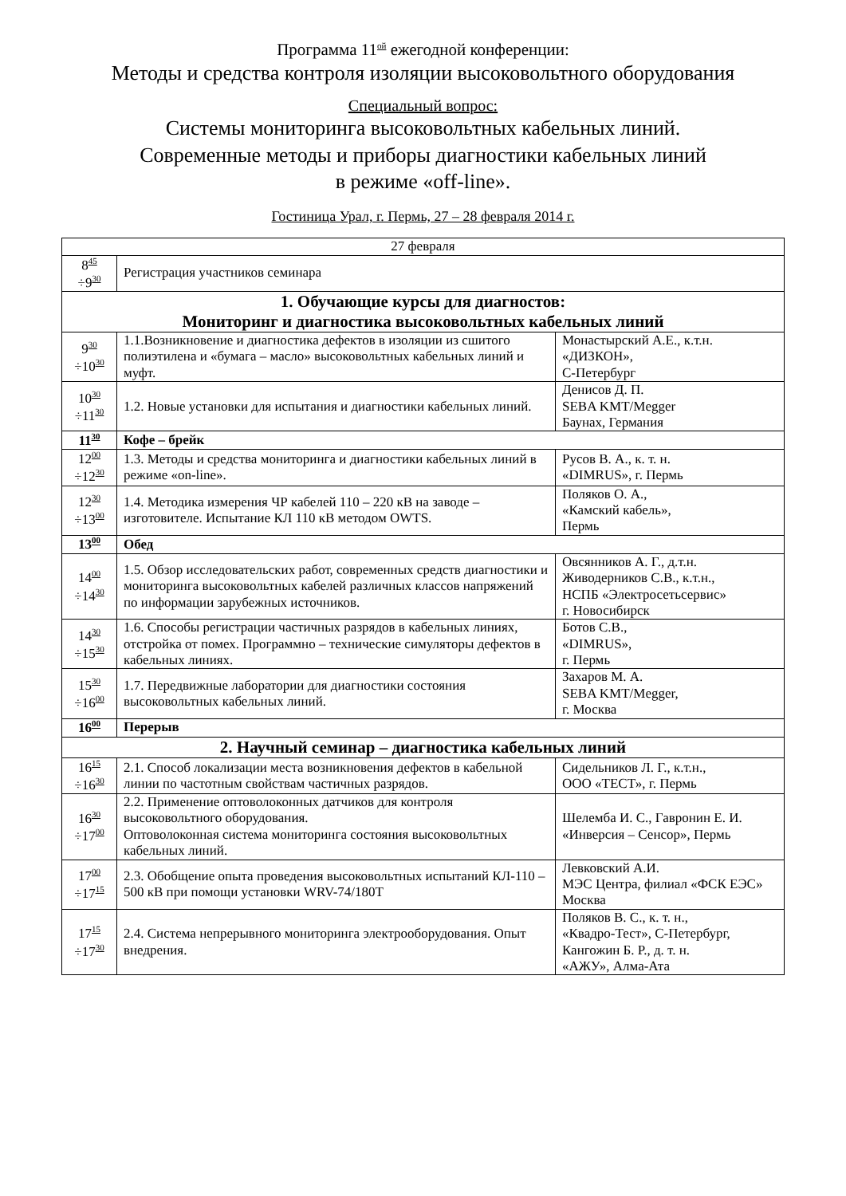Программа 11<sup>ой</sup> ежегодной конференции:
Методы и средства контроля изоляции высоковольтного оборудования
Специальный вопрос:
Системы мониторинга высоковольтных кабельных линий.
Современные методы и приборы диагностики кабельных линий
в режиме «off-line».
Гостиница Урал, г. Пермь, 27 – 28 февраля 2014 г.
| 27 февраля | | |
| 8<sup>45</sup> ÷9<sup>30</sup> | Регистрация участников семинара | |
| 1. Обучающие курсы для диагностов: Мониторинг и диагностика высоковольтных кабельных линий | | |
| 9<sup>30</sup> ÷10<sup>30</sup> | 1.1.Возникновение и диагностика дефектов в изоляции из сшитого полиэтилена и «бумага – масло» высоковольтных кабельных линий и муфт. | Монастырский А.Е., к.т.н. «ДИЗКОН», С-Петербург |
| 10<sup>30</sup> ÷11<sup>30</sup> | 1.2. Новые установки для испытания и диагностики кабельных линий. | Денисов Д. П. SEBA KMT/Megger Баунах, Германия |
| 11<sup>30</sup> | Кофе – брейк | |
| 12<sup>00</sup> ÷12<sup>30</sup> | 1.3. Методы и средства мониторинга и диагностики кабельных линий в режиме «on-line». | Русов В. А., к. т. н. «DIMRUS», г. Пермь |
| 12<sup>30</sup> ÷13<sup>00</sup> | 1.4. Методика измерения ЧР кабелей 110 – 220 кВ на заводе – изготовителе. Испытание КЛ 110 кВ методом OWTS. | Поляков О. А., «Камский кабель», Пермь |
| 13<sup>00</sup> | Обед | |
| 14<sup>00</sup> ÷14<sup>30</sup> | 1.5. Обзор исследовательских работ, современных средств диагностики и мониторинга высоковольтных кабелей различных классов напряжений по информации зарубежных источников. | Овсянников А. Г., д.т.н. Живодерников С.В., к.т.н., НСПБ «Электросетьсервис» г. Новосибирск |
| 14<sup>30</sup> ÷15<sup>30</sup> | 1.6. Способы регистрации частичных разрядов в кабельных линиях, отстройка от помех. Программно – технические симуляторы дефектов в кабельных линиях. | Ботов С.В., «DIMRUS», г. Пермь |
| 15<sup>30</sup> ÷16<sup>00</sup> | 1.7. Передвижные лаборатории для диагностики состояния высоковольтных кабельных линий. | Захаров М. А. SEBA KMT/Megger, г. Москва |
| 16<sup>00</sup> | Перерыв | |
| 2. Научный семинар – диагностика кабельных линий | | |
| 16<sup>15</sup> ÷16<sup>30</sup> | 2.1. Способ локализации места возникновения дефектов в кабельной линии по частотным свойствам частичных разрядов. | Сидельников Л. Г., к.т.н., ООО «ТЕСТ», г. Пермь |
| 16<sup>30</sup> ÷17<sup>00</sup> | 2.2. Применение оптоволоконных датчиков для контроля высоковольтного оборудования. Оптоволоконная система мониторинга состояния высоковольтных кабельных линий. | Шелемба И. С., Гавронин Е. И. «Инверсия – Сенсор», Пермь |
| 17<sup>00</sup> ÷17<sup>15</sup> | 2.3. Обобщение опыта проведения высоковольтных испытаний КЛ-110 – 500 кВ при помощи установки WRV-74/180T | Левковский А.И. МЭС Центра, филиал «ФСК ЕЭС» Москва |
| 17<sup>15</sup> ÷17<sup>30</sup> | 2.4. Система непрерывного мониторинга электрооборудования. Опыт внедрения. | Поляков В. С., к. т. н., «Квадро-Тест», С-Петербург, Кангожин Б. Р., д. т. н. «АЖУ», Алма-Ата |